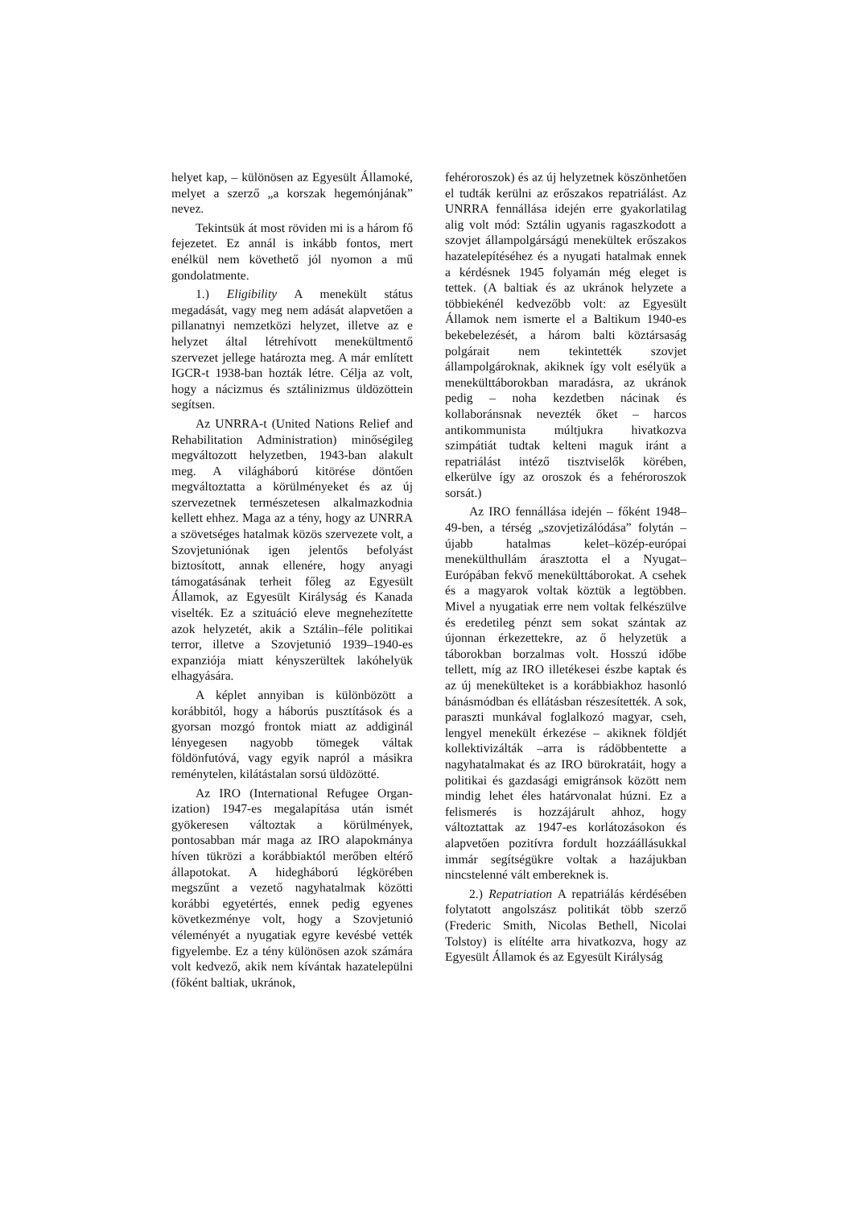helyet kap, – különösen az Egyesült Államoké, melyet a szerző „a korszak hegemónjának” nevez.
Tekintsük át most röviden mi is a három fő fejezetet. Ez annál is inkább fontos, mert enélkül nem követhető jól nyomon a mű gondolatmente.
1.) Eligibility A menekült státus megadását, vagy meg nem adását alapvetően a pillanatnyi nemzetközi helyzet, illetve az e helyzet által létrehívott menekültmentő szervezet jellege határozta meg. A már említett IGCR-t 1938-ban hozták létre. Célja az volt, hogy a nácizmus és sztálinizmus üldözöttein segítsen.
Az UNRRA-t (United Nations Relief and Rehabilitation Administration) minőségileg megváltozott helyzetben, 1943-ban alakult meg. A világháború kitörése döntően megváltoztatta a körülményeket és az új szervezetnek természetesen alkalmazkodnia kellett ehhez. Maga az a tény, hogy az UNRRA a szövetséges hatalmak közös szervezete volt, a Szovjetuniónak igen jelentős befolyást biztosított, annak ellenére, hogy anyagi támogatásának terheit főleg az Egyesült Államok, az Egyesült Királyság és Kanada viselték. Ez a szituáció eleve megnehezítette azok helyzetét, akik a Sztálin–féle politikai terror, illetve a Szovjetunió 1939–1940-es expanziója miatt kényszerültek lakóhelyük elhagyására.
A képlet annyiban is különbözött a korábbitól, hogy a háborús pusztítások és a gyorsan mozgó frontok miatt az addiginál lényegesen nagyobb tömegek váltak földönfutóvá, vagy egyik napról a másikra reménytelen, kilátástalan sorsú üldözötté.
Az IRO (International Refugee Organ-ization) 1947-es megalapítása után ismét gyökeresen változtak a körülmények, pontosabban már maga az IRO alapokmánya híven tükrözi a korábbiaktól merőben eltérő állapotokat. A hidegháború légkörében megszűnt a vezető nagyhatalmak közötti korábbi egyetértés, ennek pedig egyenes következménye volt, hogy a Szovjetunió véleményét a nyugatiak egyre kevésbé vették figyelembe. Ez a tény különösen azok számára volt kedvező, akik nem kívántak hazatelepülni (főként baltiak, ukránok,
fehéroroszok) és az új helyzetnek köszönhetően el tudták kerülni az erőszakos repatriálást. Az UNRRA fennállása idején erre gyakorlatilag alig volt mód: Sztálin ugyanis ragaszkodott a szovjet állampolgárságú menekültek erőszakos hazatelepítéséhez és a nyugati hatalmak ennek a kérdésnek 1945 folyamán még eleget is tettek. (A baltiak és az ukránok helyzete a többiekénél kedvezőbb volt: az Egyesült Államok nem ismerte el a Baltikum 1940-es bekebelezését, a három balti köztársaság polgárait nem tekintették szovjet állampolgároknak, akiknek így volt esélyük a menekülttáborokban maradásra, az ukránok pedig – noha kezdetben nácinak és kollaboránsnak nevezték őket – harcos antikommunista múltjukra hivatkozva szimpátiát tudtak kelteni maguk iránt a repatriálást intéző tisztviselők körében, elkerülve így az oroszok és a fehéroroszok sorsát.)
Az IRO fennállása idején – főként 1948–49-ben, a térség „szovjetizálódása” folytán – újabb hatalmas kelet–közép-európai menekülthullám árasztotta el a Nyugat–Európában fekvő menekülttáborokat. A csehek és a magyarok voltak köztük a legtöbben. Mivel a nyugatiak erre nem voltak felkészülve és eredetileg pénzt sem sokat szántak az újonnan érkezettekre, az ő helyzetük a táborokban borzalmas volt. Hosszú időbe tellett, míg az IRO illetékesei észbe kaptak és az új menekülteket is a korábbiakhoz hasonló bánásmódban és ellátásban részesítették. A sok, paraszti munkával foglalkozó magyar, cseh, lengyel menekült érkezése – akiknek földjét kollektivizálták –arra is rádöbbentette a nagyhatalmakat és az IRO bürokratáit, hogy a politikai és gazdasági emigránsok között nem mindig lehet éles határvonalat húzni. Ez a felismerés is hozzájárult ahhoz, hogy változtattak az 1947-es korlátozásokon és alapvetően pozitívra fordult hozzáállásukkal immár segítségükre voltak a hazájukban nincstelenné vált embereknek is.
2.) Repatriation A repatriálás kérdésében folytatott angolszász politikát több szerző (Frederic Smith, Nicolas Bethell, Nicolai Tolstoy) is elítélte arra hivatkozva, hogy az Egyesült Államok és az Egyesült Királyság